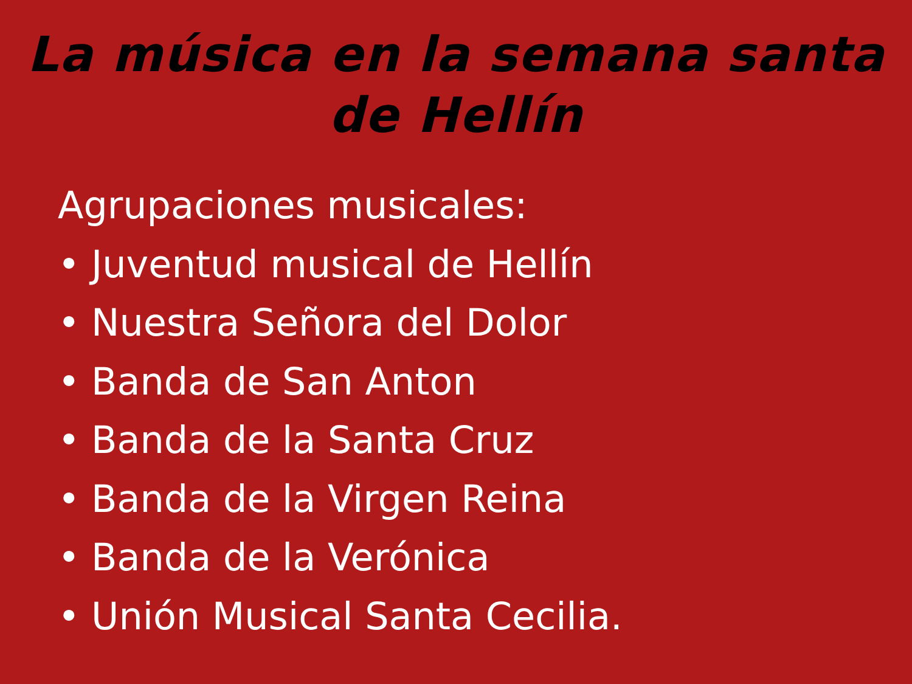La música en la semana santa
de Hellín
Agrupaciones musicales:
• Juventud musical de Hellín
• Nuestra Señora del Dolor
• Banda de San Anton
• Banda de la Santa Cruz
• Banda de la Virgen Reina
• Banda de la Verónica
• Unión Musical Santa Cecilia.